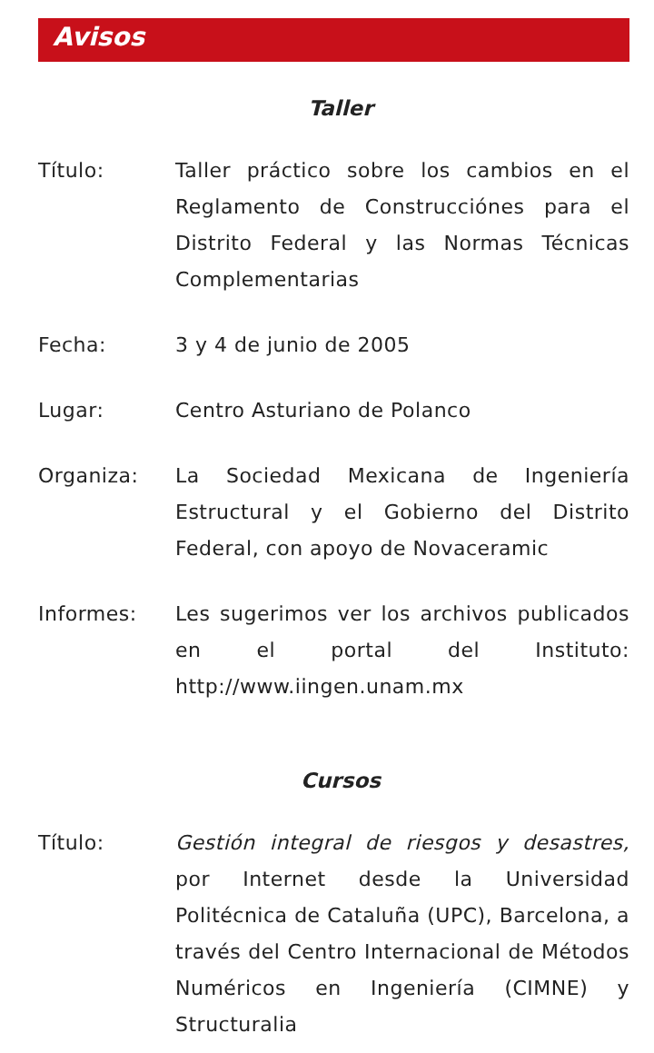Avisos
Taller
Título: Taller práctico sobre los cambios en el Reglamento de Construcciónes para el Distrito Federal y las Normas Técnicas Complementarias
Fecha: 3 y 4 de junio de 2005
Lugar: Centro Asturiano de Polanco
Organiza: La Sociedad Mexicana de Ingeniería Estructural y el Gobierno del Distrito Federal, con apoyo de Novaceramic
Informes: Les sugerimos ver los archivos publicados en el portal del Instituto: http://www.iingen.unam.mx
Cursos
Título: Gestión integral de riesgos y desastres, por Internet desde la Universidad Politécnica de Cataluña (UPC), Barcelona, a través del Centro Internacional de Métodos Numéricos en Ingeniería (CIMNE) y Structuralia